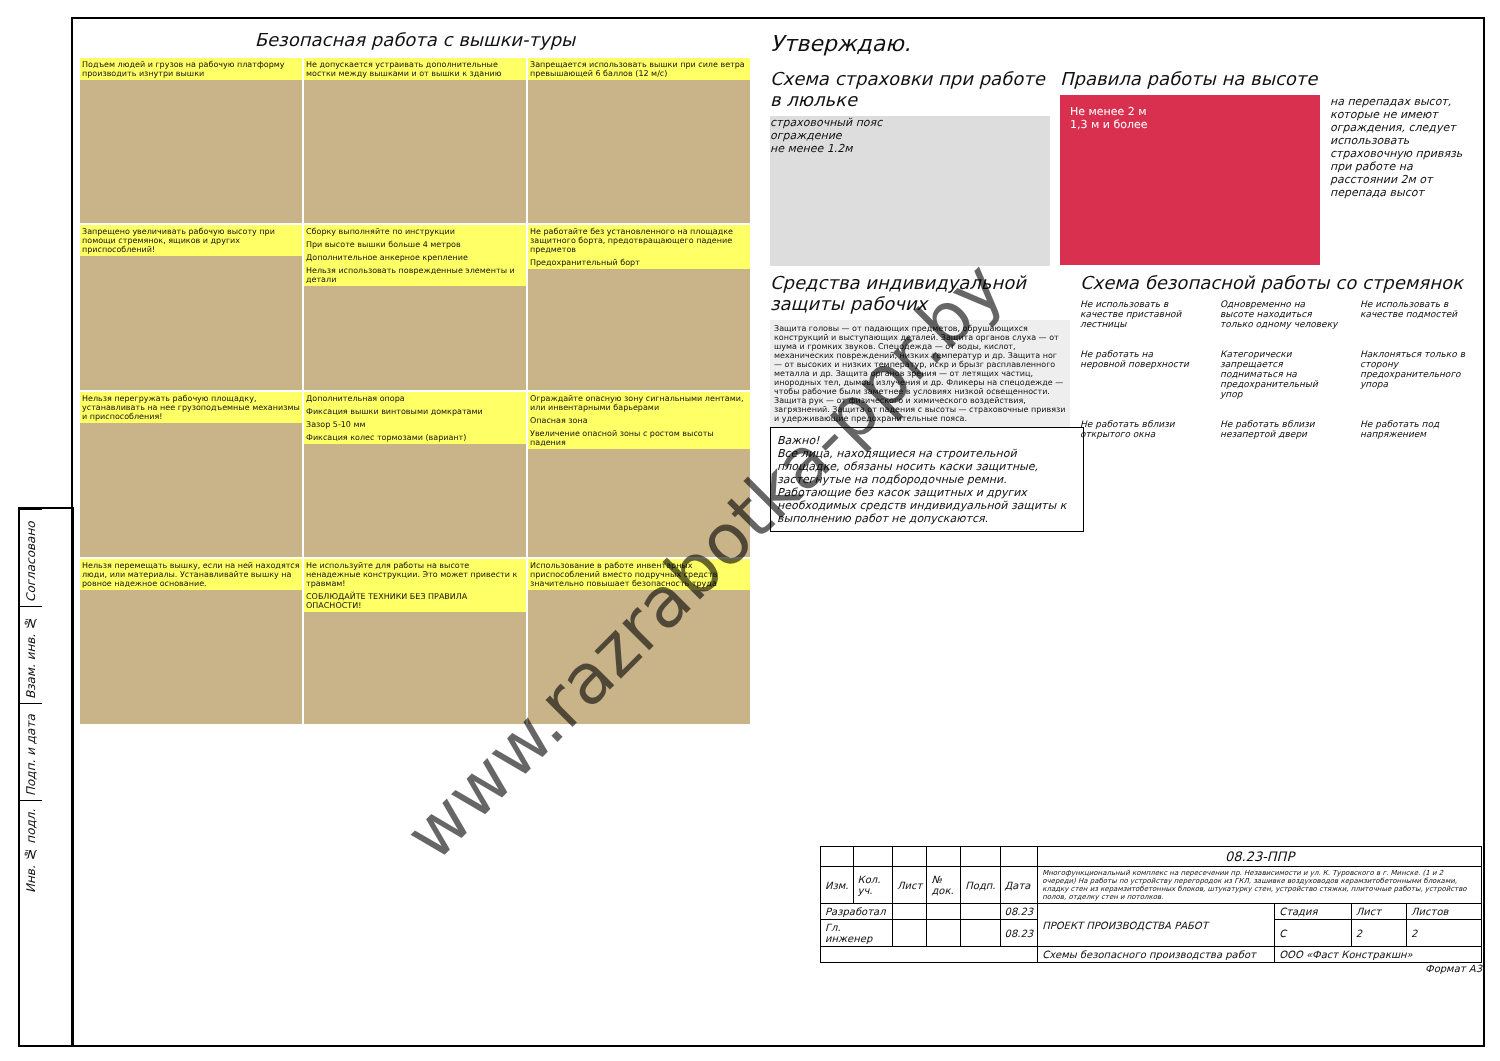Согласовано
Взам. инв. №
Подп. и дата
Инв. № подл.
Безопасная работа с вышки-туры
Подъем людей и грузов на рабочую платформу производить изнутри вышки
Не допускается устраивать дополнительные мостки между вышками и от вышки к зданию
Запрещается использовать вышки при силе ветра превышающей 6 баллов (12 м/с)
Запрещено увеличивать рабочую высоту при помощи стремянок, ящиков и других приспособлений!
Сборку выполняйте по инструкции
При высоте вышки больше 4 метров
Дополнительное анкерное крепление
Нельзя использовать поврежденные элементы и детали
Не работайте без установленного на площадке защитного борта, предотвращающего падение предметов
Предохранительный борт
Нельзя перегружать рабочую площадку, устанавливать на нее грузоподъемные механизмы и приспособления!
Дополнительная опора
Фиксация вышки винтовыми домкратами
Зазор 5-10 мм
Фиксация колес тормозами (вариант)
Ограждайте опасную зону сигнальными лентами, или инвентарными барьерами
Опасная зона
Увеличение опасной зоны с ростом высоты падения
Нельзя перемещать вышку, если на ней находятся люди, или материалы. Устанавливайте вышку на ровное надежное основание.
Не используйте для работы на высоте ненадежные конструкции. Это может привести к травмам!
СОБЛЮДАЙТЕ ТЕХНИКИ БЕЗ ПРАВИЛА ОПАСНОСТИ!
Использование в работе инвентарных приспособлений вместо подручных средств значительно повышает безопасность труда
Утверждаю.
Схема страховки при работе в люльке
страховочный пояс
ограждение
не менее 1.2м
Правила работы на высоте
Не менее 2 м
1,3 м и более
на перепадах высот, которые не имеют ограждения, следует использовать страховочную привязь при работе на расстоянии 2м от перепада высот
Средства индивидуальной защиты рабочих
Защита головы — от падающих предметов, обрушающихся конструкций и выступающих деталей. Защита органов слуха — от шума и громких звуков. Спецодежда — от воды, кислот, механических повреждений, низких температур и др. Защита ног — от высоких и низких температур, искр и брызг расплавленного металла и др. Защита органов зрения — от летящих частиц, инородных тел, дымов, излучения и др. Фликеры на спецодежде — чтобы рабочие были заметнее в условиях низкой освещенности. Защита рук — от физического и химического воздействия, загрязнений. Защита от падения с высоты — страховочные привязи и удерживающие предохранительные пояса.
Важно!
Все лица, находящиеся на строительной площадке, обязаны носить каски защитные, застегнутые на подбородочные ремни. Работающие без касок защитных и других необходимых средств индивидуальной защиты к выполнению работ не допускаются.
Схема безопасной работы со стремянок
Не использовать в качестве приставной лестницы
Одновременно на высоте находиться только одному человеку
Не использовать в качестве подмостей
Не работать на неровной поверхности
Категорически запрещается подниматься на предохранительный упор
Наклоняться только в сторону предохранительного упора
Не работать вблизи открытого окна
Не работать вблизи незапертой двери
Не работать под напряжением
| | | | | | | 08.23-ППР | | | |
| Изм. | Кол. уч. | Лист | № док. | Подп. | Дата | Многофункциональный комплекс на пересечении пр. Независимости и ул. К. Туровского в г. Минске. (1 и 2 очереди) На работы по устройству перегородок из ГКЛ, зашивке воздуховодов керамзитобетонными блоками, кладку стен из керамзитобетонных блоков, штукатурку стен, устройство стяжки, плиточные работы, устройство полов, отделку стен и потолков. | | | |
| Разработал | | | | | 08.23 | ПРОЕКТ ПРОИЗВОДСТВА РАБОТ | Стадия | Лист | Листов |
| Гл. инженер | | | | | 08.23 | | С | 2 | 2 |
| | | | | | | Схемы безопасного производства работ | ООО «Фаст Констракшн» | | |
Формат А3
www.razrabotka-ppr.by